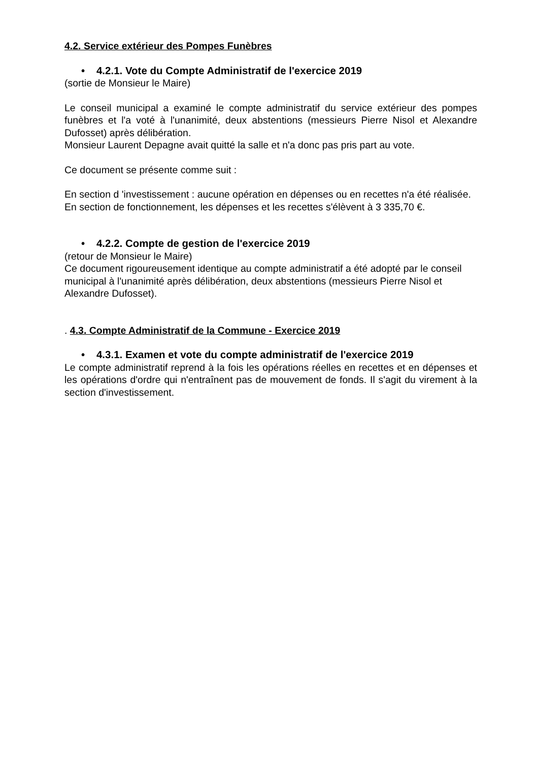4.2. Service extérieur des Pompes Funèbres
• 4.2.1. Vote du Compte Administratif de l'exercice 2019
(sortie de Monsieur le Maire)
Le conseil municipal a examiné le compte administratif du service extérieur des pompes funèbres et l'a voté à l'unanimité, deux abstentions (messieurs Pierre Nisol et Alexandre Dufosset) après délibération.
Monsieur Laurent Depagne avait quitté la salle et n'a donc pas pris part au vote.
Ce document se présente comme suit :
En section d 'investissement : aucune opération en dépenses ou en recettes n'a été réalisée.
En section de fonctionnement, les dépenses et les recettes s'élèvent à 3 335,70 €.
• 4.2.2. Compte de gestion de l'exercice 2019
(retour de Monsieur le Maire)
Ce document rigoureusement identique au compte administratif a été adopté par le conseil municipal à l'unanimité après délibération, deux abstentions (messieurs Pierre Nisol et Alexandre Dufosset).
. 4.3. Compte Administratif de la Commune - Exercice 2019
• 4.3.1. Examen et vote du compte administratif de l'exercice 2019
Le compte administratif reprend à la fois les opérations réelles en recettes et en dépenses et les opérations d'ordre qui n'entraînent pas de mouvement de fonds. Il s'agit du virement à la section d'investissement.